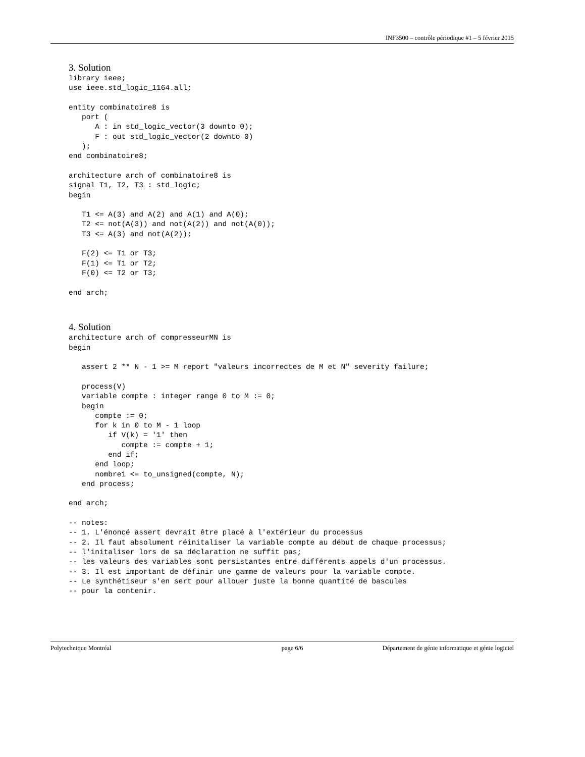INF3500 – contrôle périodique #1 – 5 février 2015
3. Solution
library ieee;
use ieee.std_logic_1164.all;

entity combinatoire8 is
   port (
      A : in std_logic_vector(3 downto 0);
      F : out std_logic_vector(2 downto 0)
   );
end combinatoire8;

architecture arch of combinatoire8 is
signal T1, T2, T3 : std_logic;
begin

   T1 <= A(3) and A(2) and A(1) and A(0);
   T2 <= not(A(3)) and not(A(2)) and not(A(0));
   T3 <= A(3) and not(A(2));

   F(2) <= T1 or T3;
   F(1) <= T1 or T2;
   F(0) <= T2 or T3;

end arch;
4. Solution
architecture arch of compresseurMN is
begin

   assert 2 ** N - 1 >= M report "valeurs incorrectes de M et N" severity failure;

   process(V)
   variable compte : integer range 0 to M := 0;
   begin
      compte := 0;
      for k in 0 to M - 1 loop
         if V(k) = '1' then
            compte := compte + 1;
         end if;
      end loop;
      nombre1 <= to_unsigned(compte, N);
   end process;

end arch;

-- notes:
-- 1. L'énoncé assert devrait être placé à l'extérieur du processus
-- 2. Il faut absolument réinitaliser la variable compte au début de chaque processus;
-- l'initaliser lors de sa déclaration ne suffit pas;
-- les valeurs des variables sont persistantes entre différents appels d'un processus.
-- 3. Il est important de définir une gamme de valeurs pour la variable compte.
-- Le synthétiseur s'en sert pour allouer juste la bonne quantité de bascules
-- pour la contenir.
Polytechnique Montréal page 6/6 Département de génie informatique et génie logiciel